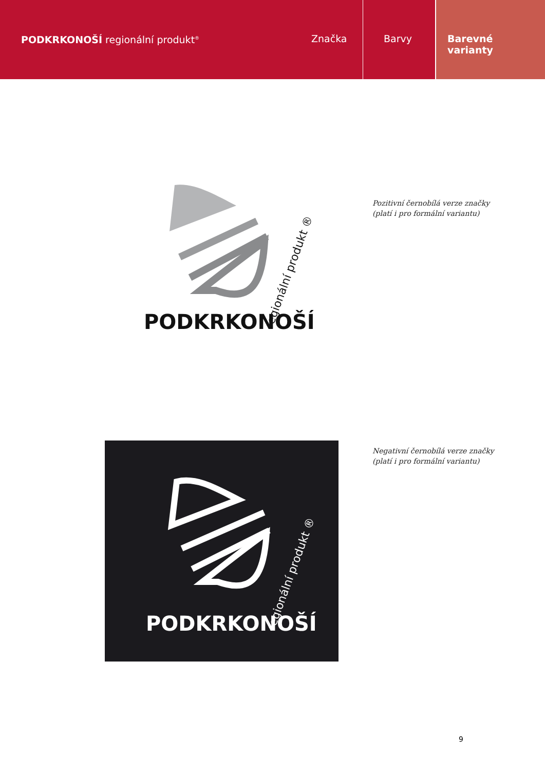PODKRKONOŠÍ regionální produkt<sup>®</sup>
Značka Barvy Barevné
varianty
PODKRKONOŠÍ
regionální produkt ®
Pozitivní černobílá verze značky
(platí i pro formální variantu)
PODKRKONOŠÍ
regionální produkt ®
Negativní černobílá verze značky
(platí i pro formální variantu)
9